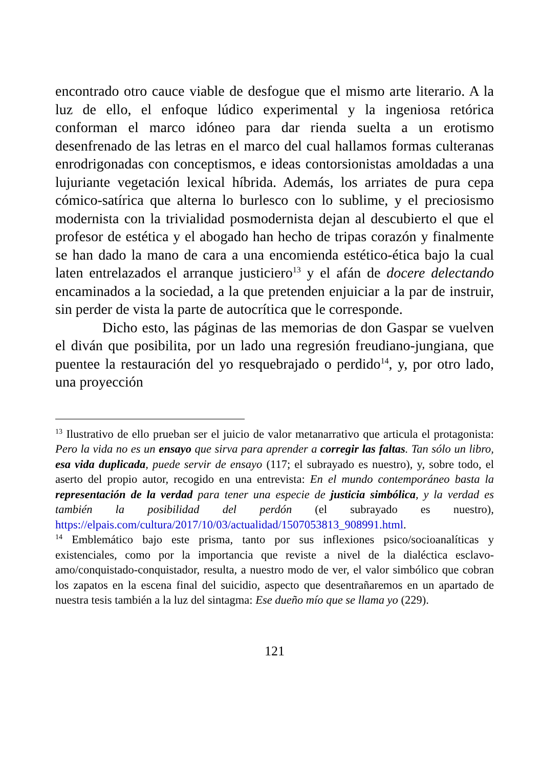encontrado otro cauce viable de desfogue que el mismo arte literario. A la luz de ello, el enfoque lúdico experimental y la ingeniosa retórica conforman el marco idóneo para dar rienda suelta a un erotismo desenfrenado de las letras en el marco del cual hallamos formas culteranas enrodrigonadas con conceptismos, e ideas contorsionistas amoldadas a una lujuriante vegetación lexical híbrida. Además, los arriates de pura cepa cómico-satírica que alterna lo burlesco con lo sublime, y el preciosismo modernista con la trivialidad posmodernista dejan al descubierto el que el profesor de estética y el abogado han hecho de tripas corazón y finalmente se han dado la mano de cara a una encomienda estético-ética bajo la cual laten entrelazados el arranque justiciero<sup>13</sup> y el afán de docere delectando encaminados a la sociedad, a la que pretenden enjuiciar a la par de instruir, sin perder de vista la parte de autocrítica que le corresponde.
Dicho esto, las páginas de las memorias de don Gaspar se vuelven el diván que posibilita, por un lado una regresión freudiano-jungiana, que puentee la restauración del yo resquebrajado o perdido<sup>14</sup>, y, por otro lado, una proyección
<sup>13</sup> Ilustrativo de ello prueban ser el juicio de valor metanarrativo que articula el protagonista: Pero la vida no es un ensayo que sirva para aprender a corregir las faltas. Tan sólo un libro, esa vida duplicada, puede servir de ensayo (117; el subrayado es nuestro), y, sobre todo, el aserto del propio autor, recogido en una entrevista: En el mundo contemporáneo basta la representación de la verdad para tener una especie de justicia simbólica, y la verdad es también la posibilidad del perdón (el subrayado es nuestro), https://elpais.com/cultura/2017/10/03/actualidad/1507053813_908991.html.
<sup>14</sup> Emblemático bajo este prisma, tanto por sus inflexiones psico/socioanalíticas y existenciales, como por la importancia que reviste a nivel de la dialéctica esclavo-amo/conquistado-conquistador, resulta, a nuestro modo de ver, el valor simbólico que cobran los zapatos en la escena final del suicidio, aspecto que desentrañaremos en un apartado de nuestra tesis también a la luz del sintagma: Ese dueño mío que se llama yo (229).
121